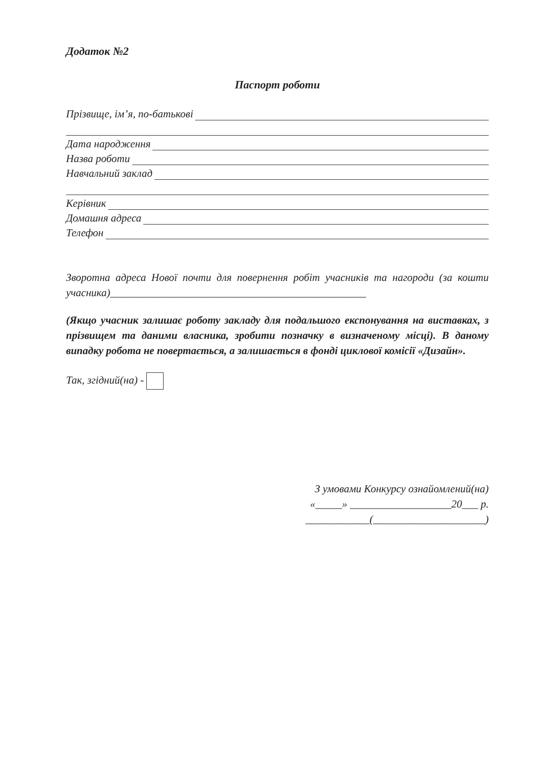Додаток №2
Паспорт роботи
Прізвище, ім’я, по-батькові
Дата народження
Назва роботи
Навчальний заклад
Керівник
Домашня адреса
Телефон
Зворотна адреса Нової почти для повернення робіт учасників та нагороди (за кошти учасника)________________________________________________
(Якщо учасник залишає роботу закладу для подальшого експонування на виставках, з прізвищем та даними власника, зробити позначку в визначеному місці). В даному випадку робота не повертається, а залишається в фонді циклової комісії «Дизайн».
Так, згідний(на) -
З умовами Конкурсу ознайомлений(на)
«_____» ___________________20___ р.
____________(_____________________)